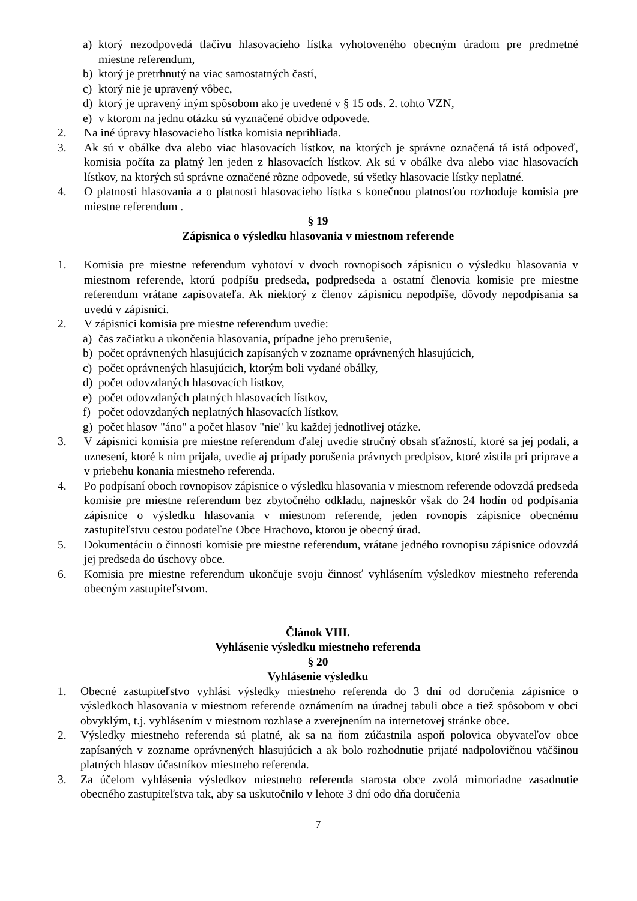a) ktorý nezodpovedá tlačivu hlasovacieho lístka vyhotoveného obecným úradom pre predmetné miestne referendum,
b) ktorý je pretrhnutý na viac samostatných častí,
c) ktorý nie je upravený vôbec,
d) ktorý je upravený iným spôsobom ako je uvedené v § 15 ods. 2. tohto VZN,
e) v ktorom na jednu otázku sú vyznačené obidve odpovede.
2. Na iné úpravy hlasovacieho lístka komisia neprihliada.
3. Ak sú v obálke dva alebo viac hlasovacích lístkov, na ktorých je správne označená tá istá odpoveď, komisia počíta za platný len jeden z hlasovacích lístkov. Ak sú v obálke dva alebo viac hlasovacích lístkov, na ktorých sú správne označené rôzne odpovede, sú všetky hlasovacie lístky neplatné.
4. O platnosti hlasovania a o platnosti hlasovacieho lístka s konečnou platnosťou rozhoduje komisia pre miestne referendum .
§ 19
Zápisnica o výsledku hlasovania v miestnom referende
1. Komisia pre miestne referendum vyhotoví v dvoch rovnopisoch zápisnicu o výsledku hlasovania v miestnom referende, ktorú podpíšu predseda, podpredseda a ostatní členovia komisie pre miestne referendum vrátane zapisovateľa. Ak niektorý z členov zápisnicu nepodpíše, dôvody nepodpísania sa uvedú v zápisnici.
2. V zápisnici komisia pre miestne referendum uvedie:
a) čas začiatku a ukončenia hlasovania, prípadne jeho prerušenie,
b) počet oprávnených hlasujúcich zapísaných v zozname oprávnených hlasujúcich,
c) počet oprávnených hlasujúcich, ktorým boli vydané obálky,
d) počet odovzdaných hlasovacích lístkov,
e) počet odovzdaných platných hlasovacích lístkov,
f) počet odovzdaných neplatných hlasovacích lístkov,
g) počet hlasov "áno" a počet hlasov "nie" ku každej jednotlivej otázke.
3. V zápisnici komisia pre miestne referendum ďalej uvedie stručný obsah sťažností, ktoré sa jej podali, a uznesení, ktoré k nim prijala, uvedie aj prípady porušenia právnych predpisov, ktoré zistila pri príprave a v priebehu konania miestneho referenda.
4. Po podpísaní oboch rovnopisov zápisnice o výsledku hlasovania v miestnom referende odovzdá predseda komisie pre miestne referendum bez zbytočného odkladu, najneskôr však do 24 hodín od podpísania zápisnice o výsledku hlasovania v miestnom referende, jeden rovnopis zápisnice obecnému zastupiteľstvu cestou podateľne Obce Hrachovo, ktorou je obecný úrad.
5. Dokumentáciu o činnosti komisie pre miestne referendum, vrátane jedného rovnopisu zápisnice odovzdá jej predseda do úschovy obce.
6. Komisia pre miestne referendum ukončuje svoju činnosť vyhlásením výsledkov miestneho referenda obecným zastupiteľstvom.
Článok VIII.
Vyhlásenie výsledku miestneho referenda
§ 20
Vyhlásenie výsledku
1. Obecné zastupiteľstvo vyhlási výsledky miestneho referenda do 3 dní od doručenia zápisnice o výsledkoch hlasovania v miestnom referende oznámením na úradnej tabuli obce a tiež spôsobom v obci obvyklým, t.j. vyhlásením v miestnom rozhlase a zverejnením na internetovej stránke obce.
2. Výsledky miestneho referenda sú platné, ak sa na ňom zúčastnila aspoň polovica obyvateľov obce zapísaných v zozname oprávnených hlasujúcich a ak bolo rozhodnutie prijaté nadpolovičnou väčšinou platných hlasov účastníkov miestneho referenda.
3. Za účelom vyhlásenia výsledkov miestneho referenda starosta obce zvolá mimoriadne zasadnutie obecného zastupiteľstva tak, aby sa uskutočnilo v lehote 3 dní odo dňa doručenia
7